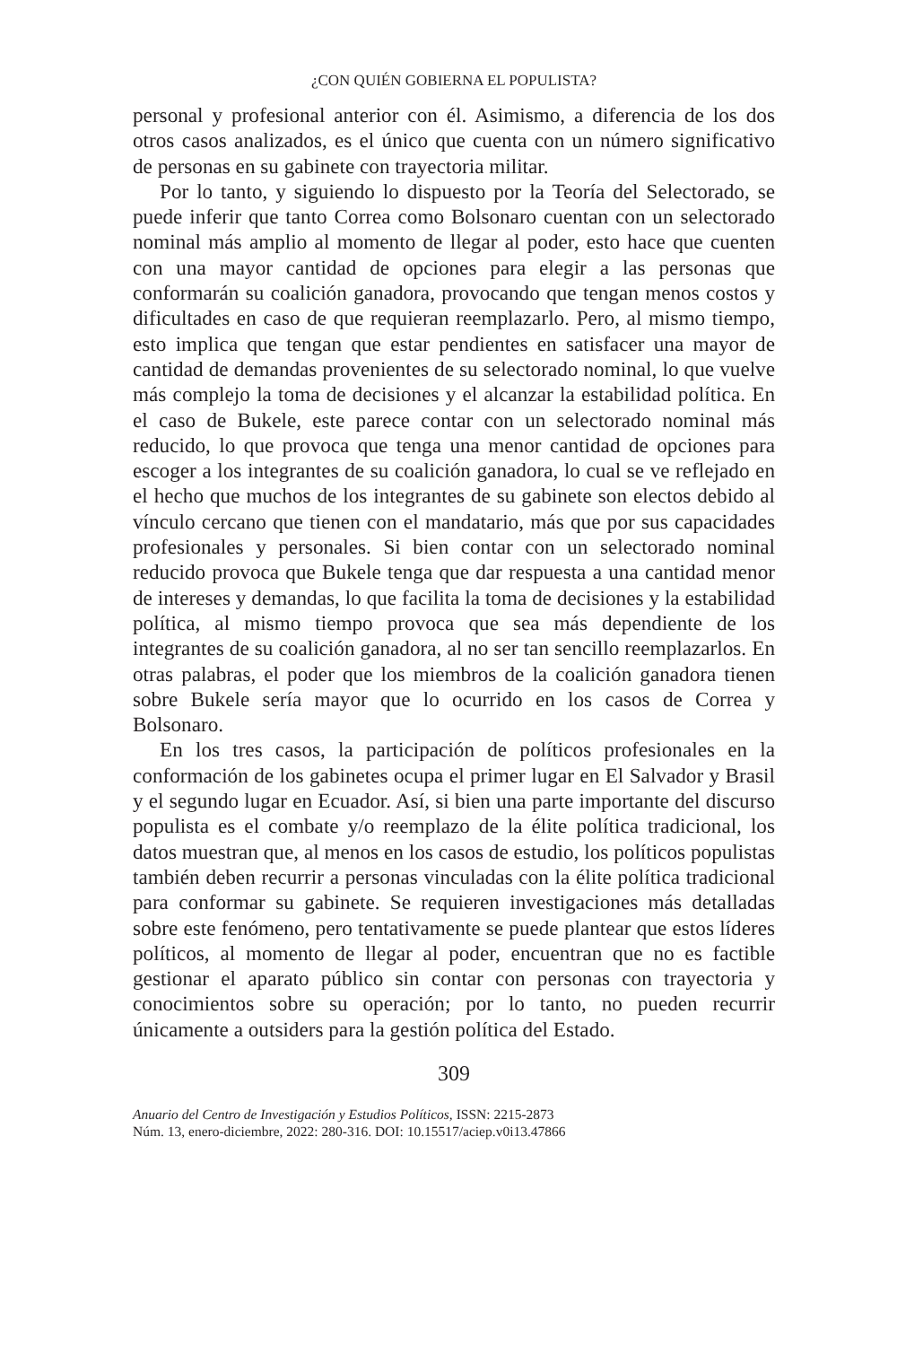¿CON QUIÉN GOBIERNA EL POPULISTA?
personal y profesional anterior con él. Asimismo, a diferencia de los dos otros casos analizados, es el único que cuenta con un número significativo de personas en su gabinete con trayectoria militar.
Por lo tanto, y siguiendo lo dispuesto por la Teoría del Selectorado, se puede inferir que tanto Correa como Bolsonaro cuentan con un selectorado nominal más amplio al momento de llegar al poder, esto hace que cuenten con una mayor cantidad de opciones para elegir a las personas que conformarán su coalición ganadora, provocando que tengan menos costos y dificultades en caso de que requieran reemplazarlo. Pero, al mismo tiempo, esto implica que tengan que estar pendientes en satisfacer una mayor de cantidad de demandas provenientes de su selectorado nominal, lo que vuelve más complejo la toma de decisiones y el alcanzar la estabilidad política. En el caso de Bukele, este parece contar con un selectorado nominal más reducido, lo que provoca que tenga una menor cantidad de opciones para escoger a los integrantes de su coalición ganadora, lo cual se ve reflejado en el hecho que muchos de los integrantes de su gabinete son electos debido al vínculo cercano que tienen con el mandatario, más que por sus capacidades profesionales y personales. Si bien contar con un selectorado nominal reducido provoca que Bukele tenga que dar respuesta a una cantidad menor de intereses y demandas, lo que facilita la toma de decisiones y la estabilidad política, al mismo tiempo provoca que sea más dependiente de los integrantes de su coalición ganadora, al no ser tan sencillo reemplazarlos. En otras palabras, el poder que los miembros de la coalición ganadora tienen sobre Bukele sería mayor que lo ocurrido en los casos de Correa y Bolsonaro.
En los tres casos, la participación de políticos profesionales en la conformación de los gabinetes ocupa el primer lugar en El Salvador y Brasil y el segundo lugar en Ecuador. Así, si bien una parte importante del discurso populista es el combate y/o reemplazo de la élite política tradicional, los datos muestran que, al menos en los casos de estudio, los políticos populistas también deben recurrir a personas vinculadas con la élite política tradicional para conformar su gabinete. Se requieren investigaciones más detalladas sobre este fenómeno, pero tentativamente se puede plantear que estos líderes políticos, al momento de llegar al poder, encuentran que no es factible gestionar el aparato público sin contar con personas con trayectoria y conocimientos sobre su operación; por lo tanto, no pueden recurrir únicamente a outsiders para la gestión política del Estado.
309
Anuario del Centro de Investigación y Estudios Políticos, ISSN: 2215-2873
Núm. 13, enero-diciembre, 2022: 280-316. DOI: 10.15517/aciep.v0i13.47866